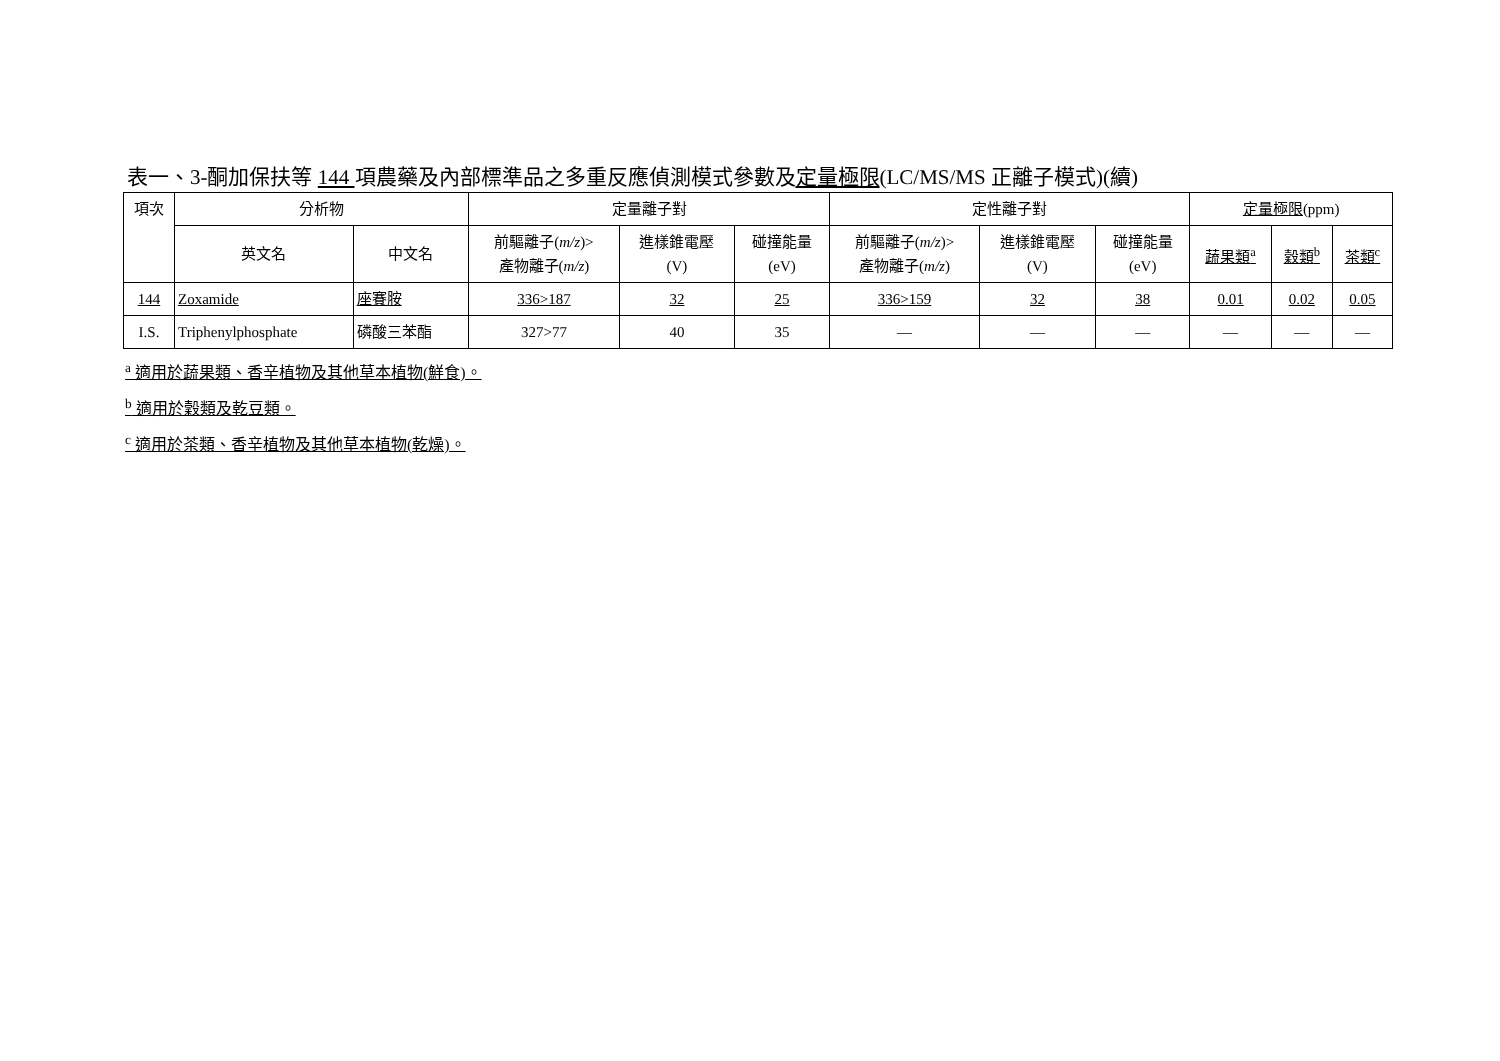表一、3-酮加保扶等 144 項農藥及內部標準品之多重反應偵測模式參數及定量極限(LC/MS/MS 正離子模式)(續)
| 項次 | 分析物 | | 定量離子對 | | | 定性離子對 | | | 定量極限 (ppm) | | |
| --- | --- | --- | --- | --- | --- | --- | --- | --- | --- | --- | --- |
| | 英文名 | 中文名 | 前驅離子( m/z )> 產物離子( m/z ) | 進樣錐電壓 (V) | 碰撞能量 (eV) | 前驅離子( m/z )> 產物離子( m/z ) | 進樣錐電壓 (V) | 碰撞能量 (eV) | 蔬果類<sup>a</sup> | 穀類<sup>b</sup> | 茶類<sup>c</sup> |
| 144 | Zoxamide | 座賽胺 | 336>187 | 32 | 25 | 336>159 | 32 | 38 | 0.01 | 0.02 | 0.05 |
| I.S. | Triphenylphosphate | 磷酸三苯酯 | 327>77 | 40 | 35 | — | — | — | — | — | — |
<sup>a</sup> 適用於蔬果類、香辛植物及其他草本植物(鮮食)。
<sup>b</sup> 適用於穀類及乾豆類。
<sup>c</sup> 適用於茶類、香辛植物及其他草本植物(乾燥)。